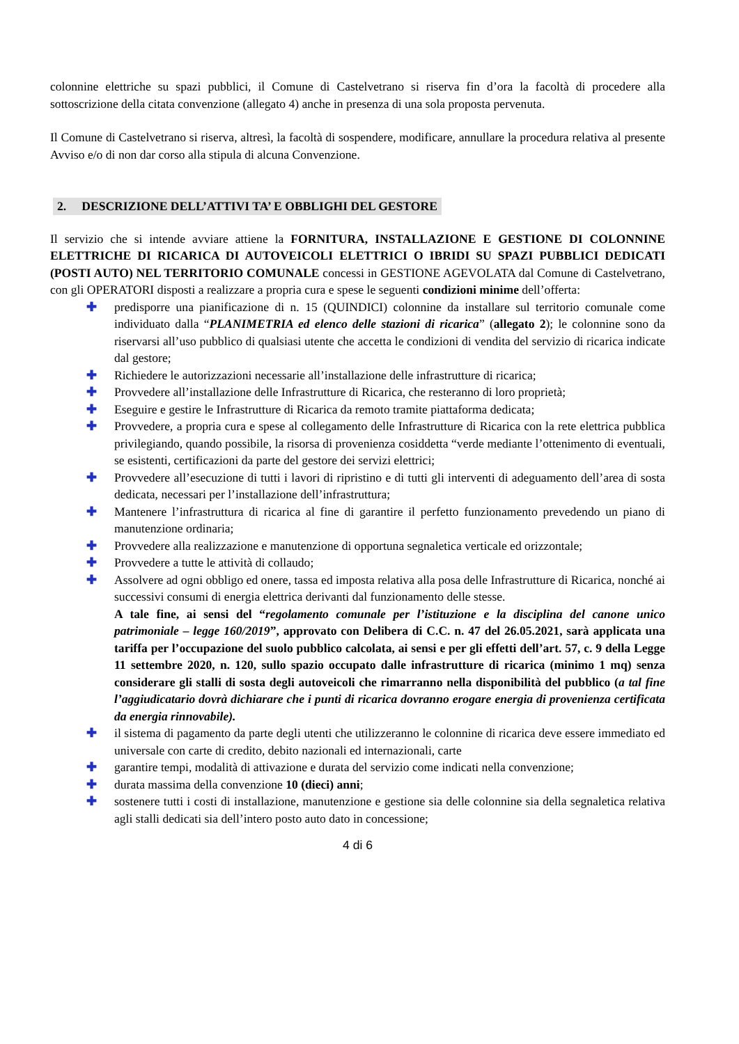colonnine elettriche su spazi pubblici, il Comune di Castelvetrano si riserva fin d’ora la facoltà di procedere alla sottoscrizione della citata convenzione (allegato 4) anche in presenza di una sola proposta pervenuta.
Il Comune di Castelvetrano si riserva, altresì, la facoltà di sospendere, modificare, annullare la procedura relativa al presente Avviso e/o di non dar corso alla stipula di alcuna Convenzione.
2. DESCRIZIONE DELL’ATTIVI TA’ E OBBLIGHI DEL GESTORE
Il servizio che si intende avviare attiene la FORNITURA, INSTALLAZIONE E GESTIONE DI COLONNINE ELETTRICHE DI RICARICA DI AUTOVEICOLI ELETTRICI O IBRIDI SU SPAZI PUBBLICI DEDICATI (POSTI AUTO) NEL TERRITORIO COMUNALE concessi in GESTIONE AGEVOLATA dal Comune di Castelvetrano, con gli OPERATORI disposti a realizzare a propria cura e spese le seguenti condizioni minime dell’offerta:
✚ predisporre una pianificazione di n. 15 (QUINDICI) colonnine da installare sul territorio comunale come individuato dalla “PLANIMETRIA ed elenco delle stazioni di ricarica” (allegato 2); le colonnine sono da riservarsi all’uso pubblico di qualsiasi utente che accetta le condizioni di vendita del servizio di ricarica indicate dal gestore;
✚ Richiedere le autorizzazioni necessarie all’installazione delle infrastrutture di ricarica;
✚ Provvedere all’installazione delle Infrastrutture di Ricarica, che resteranno di loro proprietà;
✚ Eseguire e gestire le Infrastrutture di Ricarica da remoto tramite piattaforma dedicata;
✚ Provvedere, a propria cura e spese al collegamento delle Infrastrutture di Ricarica con la rete elettrica pubblica privilegiando, quando possibile, la risorsa di provenienza cosiddetta “verde mediante l’ottenimento di eventuali, se esistenti, certificazioni da parte del gestore dei servizi elettrici;
✚ Provvedere all’esecuzione di tutti i lavori di ripristino e di tutti gli interventi di adeguamento dell’area di sosta dedicata, necessari per l’installazione dell’infrastruttura;
✚ Mantenere l’infrastruttura di ricarica al fine di garantire il perfetto funzionamento prevedendo un piano di manutenzione ordinaria;
✚ Provvedere alla realizzazione e manutenzione di opportuna segnaletica verticale ed orizzontale;
✚ Provvedere a tutte le attività di collaudo;
✚ Assolvere ad ogni obbligo ed onere, tassa ed imposta relativa alla posa delle Infrastrutture di Ricarica, nonché ai successivi consumi di energia elettrica derivanti dal funzionamento delle stesse.
A tale fine, ai sensi del “regolamento comunale per l’istituzione e la disciplina del canone unico patrimoniale – legge 160/2019”, approvato con Delibera di C.C. n. 47 del 26.05.2021, sarà applicata una tariffa per l’occupazione del suolo pubblico calcolata, ai sensi e per gli effetti dell’art. 57, c. 9 della Legge 11 settembre 2020, n. 120, sullo spazio occupato dalle infrastrutture di ricarica (minimo 1 mq) senza considerare gli stalli di sosta degli autoveicoli che rimarranno nella disponibilità del pubblico (a tal fine l’aggiudicatario dovrà dichiarare che i punti di ricarica dovranno erogare energia di provenienza certificata da energia rinnovabile).
✚ il sistema di pagamento da parte degli utenti che utilizzeranno le colonnine di ricarica deve essere immediato ed universale con carte di credito, debito nazionali ed internazionali, carte
✚ garantire tempi, modalità di attivazione e durata del servizio come indicati nella convenzione;
✚ durata massima della convenzione 10 (dieci) anni;
✚ sostenere tutti i costi di installazione, manutenzione e gestione sia delle colonnine sia della segnaletica relativa agli stalli dedicati sia dell’intero posto auto dato in concessione;
4 di 6